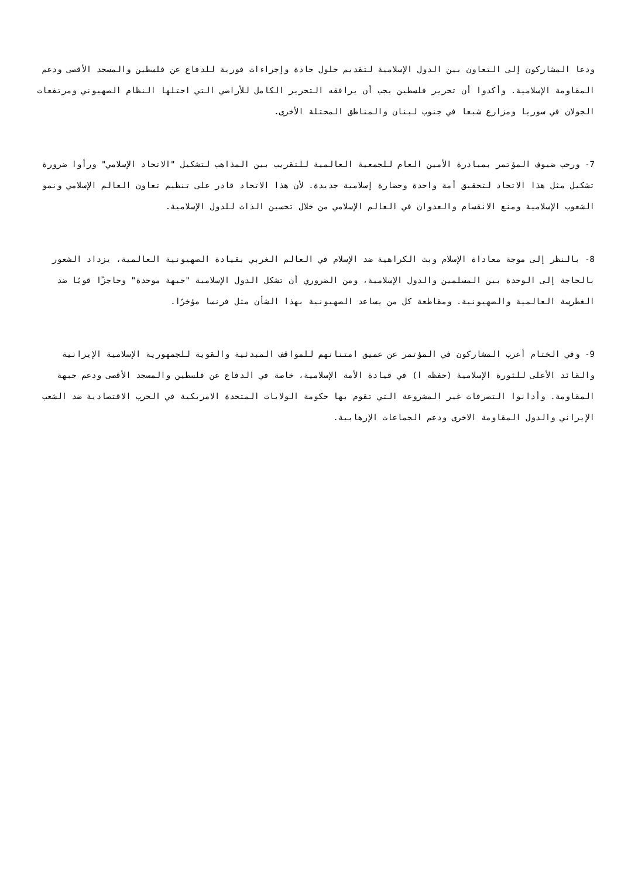ودعا المشاركون إلى التعاون بين الدول الإسلامية لتقديم حلول جادة وإجراءات فورية للدفاع عن فلسطين والمسجد الأقصى ودعم المقاومة الإسلامية. وأكدوا أن تحرير فلسطين يجب أن يرافقه التحرير الكامل للأراضي التي احتلها النظام الصهيوني ومرتفعات الجولان في سوريا ومزارع شبعا في جنوب لبنان والمناطق المحتلة الأخرى.
7- ورحب ضيوف المؤتمر بمبادرة الأمين العام للجمعية العالمية للتقريب بين المذاهب لتشكيل "الاتحاد الإسلامي" ورأوا ضرورة تشكيل مثل هذا الاتحاد لتحقيق أمة واحدة وحضارة إسلامية جديدة. لأن هذا الاتحاد قادر على تنظيم تعاون العالم الإسلامي ونمو الشعوب الإسلامية ومنع الانقسام والعدوان في العالم الإسلامي من خلال تحسين الذات للدول الإسلامية.
8- بالنظر إلى موجة معاداة الإسلام وبث الكراهية ضد الإسلام في العالم الغربي بقيادة الصهيونية العالمية، يزداد الشعور بالحاجة إلى الوحدة بين المسلمين والدول الإسلامية، ومن الضروري أن تشكل الدول الإسلامية "جبهة موحدة" وحاجزًا قويًا ضد الغطرسة العالمية والصهيونية. ومقاطعة كل من يساعد الصهيونية بهذا الشأن مثل فرنسا مؤخرًا.
9- وفي الختام أعرب المشاركون في المؤتمر عن عميق امتنانهم للمواقف المبدئية والقوية للجمهورية الإسلامية الإيرانية والقائد الأعلى للثورة الإسلامية (حفظه ا) في قيادة الأمة الإسلامية، خاصة في الدفاع عن فلسطين والمسجد الأقصى ودعم جبهة المقاومة. وأدانوا التصرفات غير المشروعة التي تقوم بها حكومة الولايات المتحدة الامريكية في الحرب الاقتصادية ضد الشعب الإيراني والدول المقاومة الاخرى ودعم الجماعات الإرهابية.